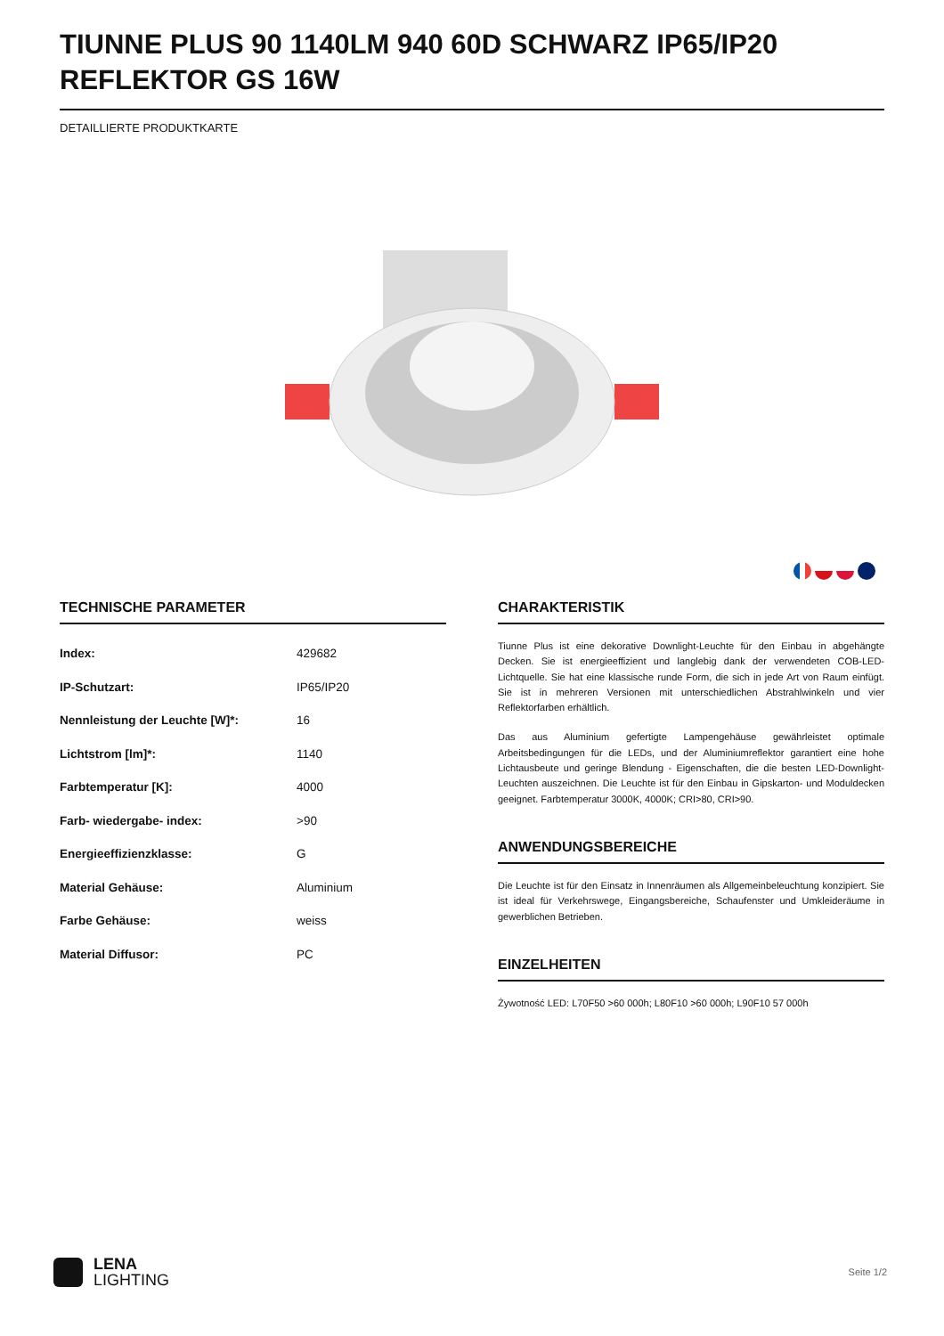TIUNNE PLUS 90 1140LM 940 60D SCHWARZ IP65/IP20 REFLEKTOR GS 16W
DETAILLIERTE PRODUKTKARTE
TECHNISCHE PARAMETER
| Index: | 429682 |
| IP-Schutzart: | IP65/IP20 |
| Nennleistung der Leuchte [W]*: | 16 |
| Lichtstrom [lm]*: | 1140 |
| Farbtemperatur [K]: | 4000 |
| Farb- wiedergabe- index: | >90 |
| Energieeffizienzklasse: | G |
| Material Gehäuse: | Aluminium |
| Farbe Gehäuse: | weiss |
| Material Diffusor: | PC |
CHARAKTERISTIK
Tiunne Plus ist eine dekorative Downlight-Leuchte für den Einbau in abgehängte Decken. Sie ist energieeffizient und langlebig dank der verwendeten COB-LED-Lichtquelle. Sie hat eine klassische runde Form, die sich in jede Art von Raum einfügt. Sie ist in mehreren Versionen mit unterschiedlichen Abstrahlwinkeln und vier Reflektorfarben erhältlich.
Das aus Aluminium gefertigte Lampengehäuse gewährleistet optimale Arbeitsbedingungen für die LEDs, und der Aluminiumreflektor garantiert eine hohe Lichtausbeute und geringe Blendung - Eigenschaften, die die besten LED-Downlight-Leuchten auszeichnen. Die Leuchte ist für den Einbau in Gipskarton- und Moduldecken geeignet. Farbtemperatur 3000K, 4000K; CRI>80, CRI>90.
ANWENDUNGSBEREICHE
Die Leuchte ist für den Einsatz in Innenräumen als Allgemeinbeleuchtung konzipiert. Sie ist ideal für Verkehrswege, Eingangsbereiche, Schaufenster und Umkleideräume in gewerblichen Betrieben.
EINZELHEITEN
Żywotność LED: L70F50 >60 000h; L80F10 >60 000h; L90F10 57 000h
LENA
LIGHTING
Seite 1/2